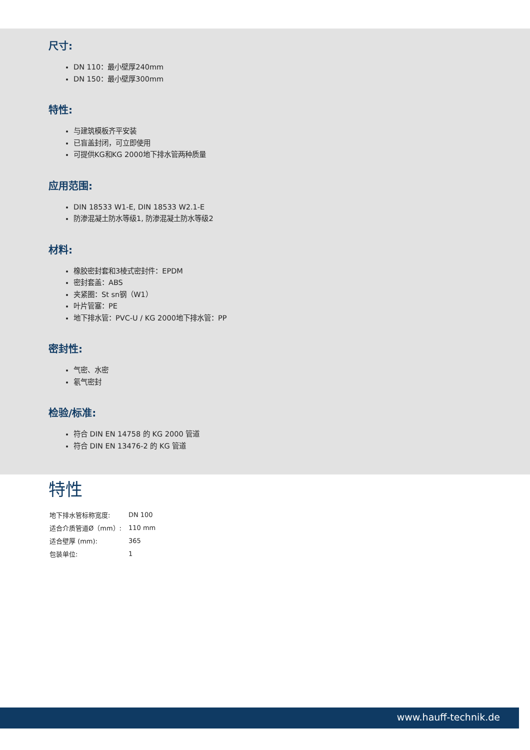尺寸:
DN 110：最小壁厚240mm
DN 150：最小壁厚300mm
特性:
与建筑模板齐平安装
已盲盖封闭，可立即使用
可提供KG和KG 2000地下排水管两种质量
应用范围:
DIN 18533 W1-E, DIN 18533 W2.1-E
防渗混凝土防水等级1, 防渗混凝土防水等级2
材料:
橡胶密封套和3棱式密封件：EPDM
密封套盖：ABS
夹紧圈：St sn钢（W1）
叶片管塞：PE
地下排水管：PVC-U / KG 2000地下排水管：PP
密封性:
气密、水密
氡气密封
检验/标准:
符合 DIN EN 14758 的 KG 2000 管道
符合 DIN EN 13476-2 的 KG 管道
特性
| 地下排水管标称宽度: | DN 100 |
| 适合介质管道Ø（mm）: | 110 mm |
| 适合壁厚 (mm): | 365 |
| 包装单位: | 1 |
www.hauff-technik.de